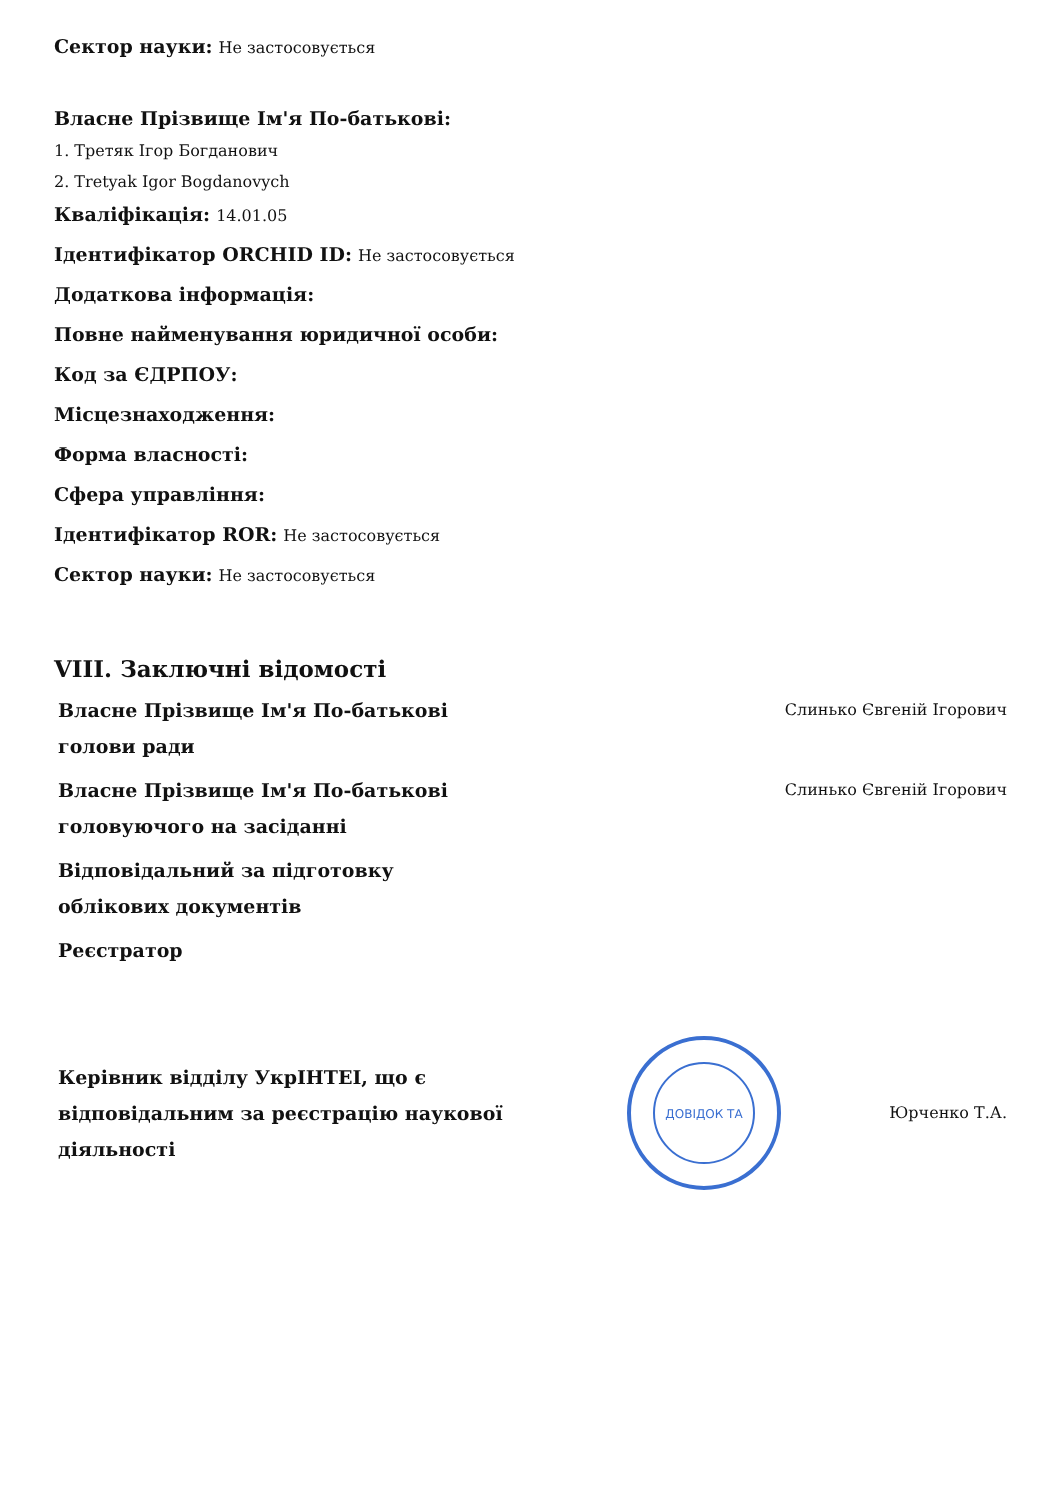Сектор науки: Не застосовується
Власне Прізвище Ім'я По-батькові:
1. Третяк Ігор Богданович
2. Tretyak Igor Bogdanovych
Кваліфікація: 14.01.05
Ідентифікатор ORCHID ID: Не застосовується
Додаткова інформація:
Повне найменування юридичної особи:
Код за ЄДРПОУ:
Місцезнаходження:
Форма власності:
Сфера управління:
Ідентифікатор ROR: Не застосовується
Сектор науки: Не застосовується
VIII. Заключні відомості
Власне Прізвище Ім'я По-батькові голови ради
Слинько Євгеній Ігорович
Власне Прізвище Ім'я По-батькові головуючого на засіданні
Слинько Євгеній Ігорович
Відповідальний за підготовку облікових документів
Реєстратор
Керівник відділу УкрІНТЕІ, що є відповідальним за реєстрацію наукової діяльності
ДОВІДОК ТА
Юрченко Т.А.